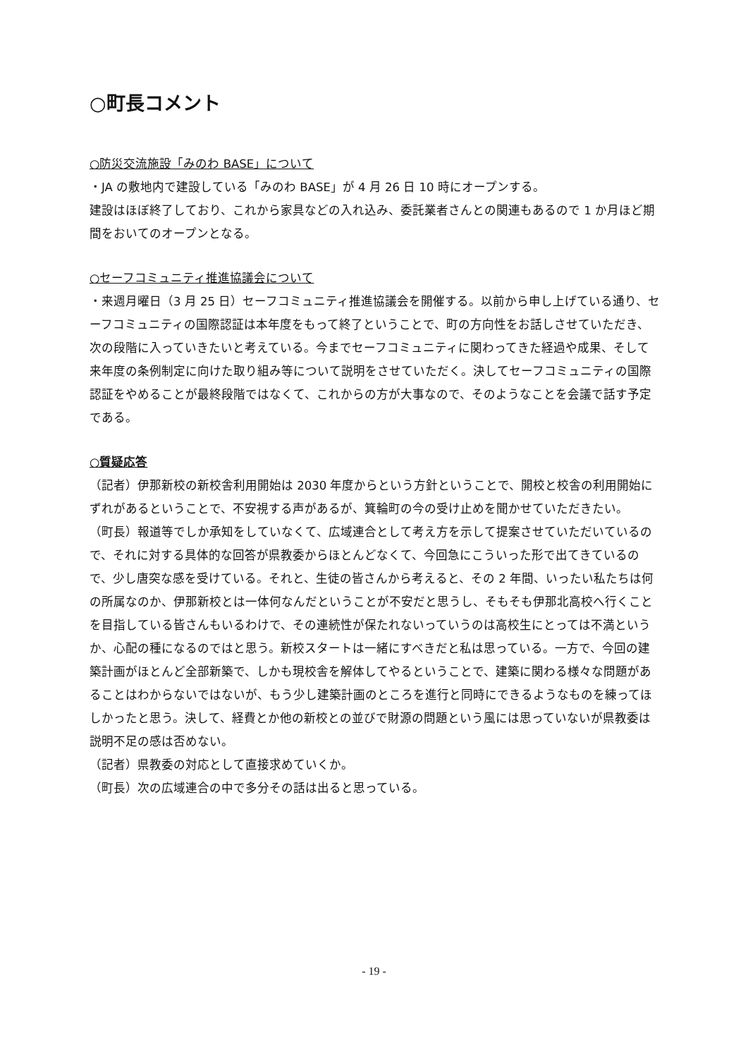○町長コメント
○防災交流施設「みのわ BASE」について
・JA の敷地内で建設している「みのわ BASE」が 4 月 26 日 10 時にオープンする。
建設はほぼ終了しており、これから家具などの入れ込み、委託業者さんとの関連もあるので 1 か月ほど期間をおいてのオープンとなる。
○セーフコミュニティ推進協議会について
・来週月曜日（3 月 25 日）セーフコミュニティ推進協議会を開催する。以前から申し上げている通り、セーフコミュニティの国際認証は本年度をもって終了ということで、町の方向性をお話しさせていただき、次の段階に入っていきたいと考えている。今までセーフコミュニティに関わってきた経過や成果、そして来年度の条例制定に向けた取り組み等について説明をさせていただく。決してセーフコミュニティの国際認証をやめることが最終段階ではなくて、これからの方が大事なので、そのようなことを会議で話す予定である。
○質疑応答
（記者）伊那新校の新校舎利用開始は 2030 年度からという方針ということで、開校と校舎の利用開始にずれがあるということで、不安視する声があるが、箕輪町の今の受け止めを聞かせていただきたい。
（町長）報道等でしか承知をしていなくて、広域連合として考え方を示して提案させていただいているので、それに対する具体的な回答が県教委からほとんどなくて、今回急にこういった形で出てきているので、少し唐突な感を受けている。それと、生徒の皆さんから考えると、その 2 年間、いったい私たちは何の所属なのか、伊那新校とは一体何なんだということが不安だと思うし、そもそも伊那北高校へ行くことを目指している皆さんもいるわけで、その連続性が保たれないっていうのは高校生にとっては不満というか、心配の種になるのではと思う。新校スタートは一緒にすべきだと私は思っている。一方で、今回の建築計画がほとんど全部新築で、しかも現校舎を解体してやるということで、建築に関わる様々な問題があることはわからないではないが、もう少し建築計画のところを進行と同時にできるようなものを練ってほしかったと思う。決して、経費とか他の新校との並びで財源の問題という風には思っていないが県教委は説明不足の感は否めない。
（記者）県教委の対応として直接求めていくか。
（町長）次の広域連合の中で多分その話は出ると思っている。
- 19 -